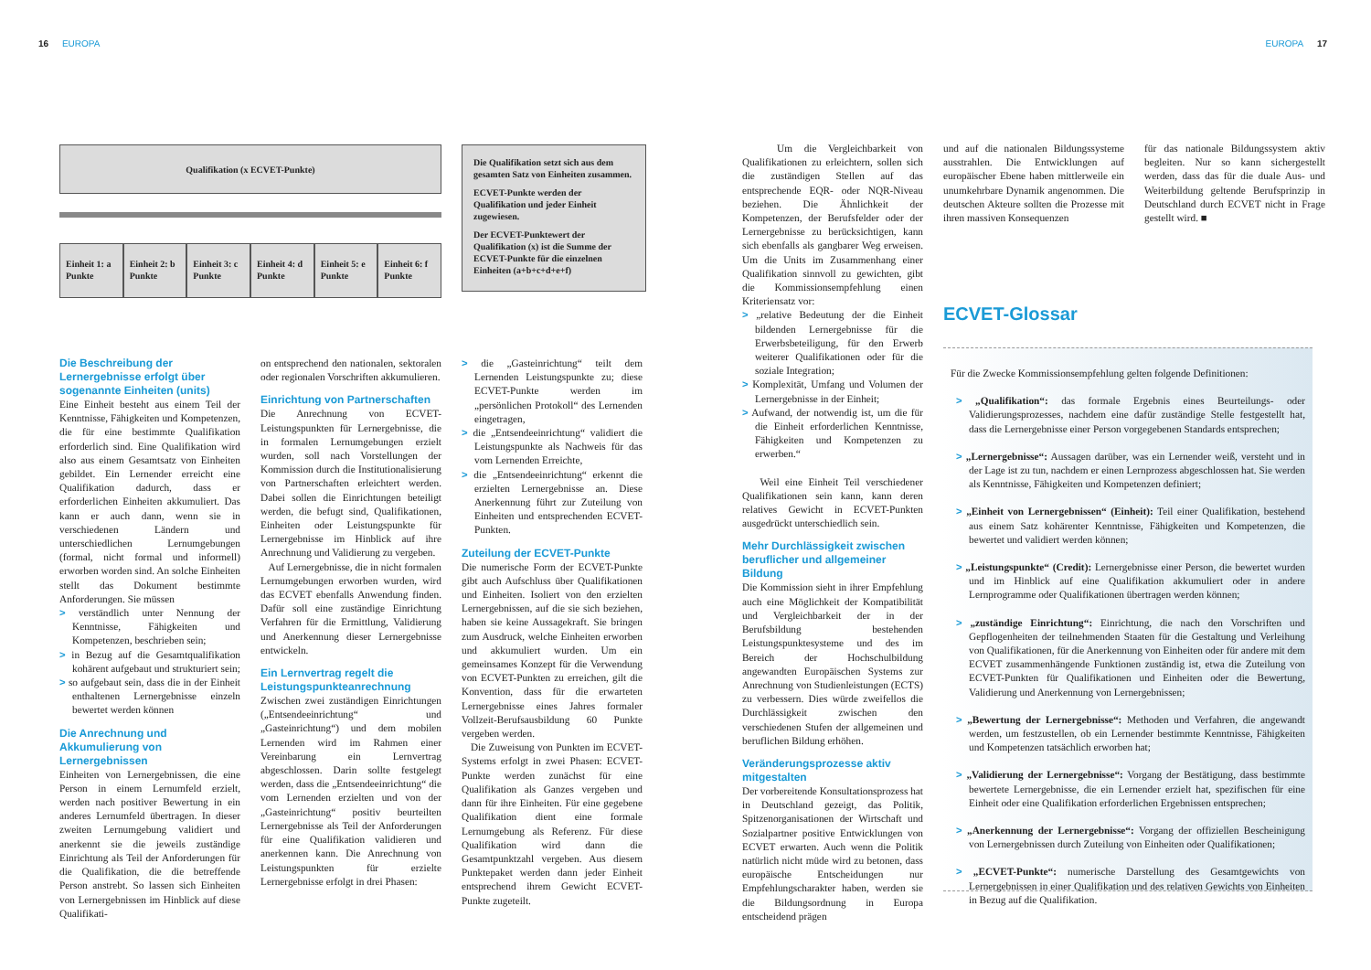16 EUROPA EUROPA 17
Qualifikation (x ECVET-Punkte)
Einheit 1: a Punkte Einheit 2: b Punkte Einheit 3: c Punkte Einheit 4: d Punkte Einheit 5: e Punkte Einheit 6: f Punkte
Die Qualifikation setzt sich aus dem gesamten Satz von Einheiten zusammen.
ECVET-Punkte werden der Qualifikation und jeder Einheit zugewiesen.
Der ECVET-Punktewert der Qualifikation (x) ist die Summe der ECVET-Punkte für die einzelnen Einheiten (a+b+c+d+e+f)
Die Beschreibung der Lernergebnisse erfolgt über sogenannte Einheiten (units)
Eine Einheit besteht aus einem Teil der Kenntnisse, Fähigkeiten und Kompetenzen, die für eine bestimmte Qualifikation erforderlich sind. Eine Qualifikation wird also aus einem Gesamtsatz von Einheiten gebildet. Ein Lernender erreicht eine Qualifikation dadurch, dass er erforderlichen Einheiten akkumuliert. Das kann er auch dann, wenn sie in verschiedenen Ländern und unterschiedlichen Lernumgebungen (formal, nicht formal und informell) erworben worden sind. An solche Einheiten stellt das Dokument bestimmte Anforderungen. Sie müssen
> verständlich unter Nennung der Kenntnisse, Fähigkeiten und Kompetenzen, beschrieben sein;
> in Bezug auf die Gesamtqualifikation kohärent aufgebaut und strukturiert sein;
> so aufgebaut sein, dass die in der Einheit enthaltenen Lernergebnisse einzeln bewertet werden können
Die Anrechnung und Akkumulierung von Lernergebnissen
Einheiten von Lernergebnissen, die eine Person in einem Lernumfeld erzielt, werden nach positiver Bewertung in ein anderes Lernumfeld übertragen. In dieser zweiten Lernumgebung validiert und anerkennt sie die jeweils zuständige Einrichtung als Teil der Anforderungen für die Qualifikation, die die betreffende Person anstrebt. So lassen sich Einheiten von Lernergebnissen im Hinblick auf diese Qualifikati-
on entsprechend den nationalen, sektoralen oder regionalen Vorschriften akkumulieren.
Einrichtung von Partnerschaften
Die Anrechnung von ECVET-Leistungspunkten für Lernergebnisse, die in formalen Lernumgebungen erzielt wurden, soll nach Vorstellungen der Kommission durch die Institutionalisierung von Partnerschaften erleichtert werden. Dabei sollen die Einrichtungen beteiligt werden, die befugt sind, Qualifikationen, Einheiten oder Leistungspunkte für Lernergebnisse im Hinblick auf ihre Anrechnung und Validierung zu vergeben.
Auf Lernergebnisse, die in nicht formalen Lernumgebungen erworben wurden, wird das ECVET ebenfalls Anwendung finden. Dafür soll eine zuständige Einrichtung Verfahren für die Ermittlung, Validierung und Anerkennung dieser Lernergebnisse entwickeln.
Ein Lernvertrag regelt die Leistungspunkteanrechnung
Zwischen zwei zuständigen Einrichtungen („Entsendeeinrichtung“ und „Gasteinrichtung“) und dem mobilen Lernenden wird im Rahmen einer Vereinbarung ein Lernvertrag abgeschlossen. Darin sollte festgelegt werden, dass die „Entsendeeinrichtung“ die vom Lernenden erzielten und von der „Gasteinrichtung“ positiv beurteilten Lernergebnisse als Teil der Anforderungen für eine Qualifikation validieren und anerkennen kann. Die Anrechnung von Leistungspunkten für erzielte Lernergebnisse erfolgt in drei Phasen:
> die „Gasteinrichtung“ teilt dem Lernenden Leistungspunkte zu; diese ECVET-Punkte werden im „persönlichen Protokoll“ des Lernenden eingetragen,
> die „Entsendeeinrichtung“ validiert die Leistungspunkte als Nachweis für das vom Lernenden Erreichte,
> die „Entsendeeinrichtung“ erkennt die erzielten Lernergebnisse an. Diese Anerkennung führt zur Zuteilung von Einheiten und entsprechenden ECVET-Punkten.
Zuteilung der ECVET-Punkte
Die numerische Form der ECVET-Punkte gibt auch Aufschluss über Qualifikationen und Einheiten. Isoliert von den erzielten Lernergebnissen, auf die sie sich beziehen, haben sie keine Aussagekraft. Sie bringen zum Ausdruck, welche Einheiten erworben und akkumuliert wurden. Um ein gemeinsames Konzept für die Verwendung von ECVET-Punkten zu erreichen, gilt die Konvention, dass für die erwarteten Lernergebnisse eines Jahres formaler Vollzeit-Berufsausbildung 60 Punkte vergeben werden.
Die Zuweisung von Punkten im ECVET-Systems erfolgt in zwei Phasen: ECVET-Punkte werden zunächst für eine Qualifikation als Ganzes vergeben und dann für ihre Einheiten. Für eine gegebene Qualifikation dient eine formale Lernumgebung als Referenz. Für diese Qualifikation wird dann die Gesamtpunktzahl vergeben. Aus diesem Punktepaket werden dann jeder Einheit entsprechend ihrem Gewicht ECVET-Punkte zugeteilt.
Um die Vergleichbarkeit von Qualifikationen zu erleichtern, sollen sich die zuständigen Stellen auf das entsprechende EQR- oder NQR-Niveau beziehen. Die Ähnlichkeit der Kompetenzen, der Berufsfelder oder der Lernergebnisse zu berücksichtigen, kann sich ebenfalls als gangbarer Weg erweisen. Um die Units im Zusammenhang einer Qualifikation sinnvoll zu gewichten, gibt die Kommissionsempfehlung einen Kriteriensatz vor:
> „relative Bedeutung der die Einheit bildenden Lernergebnisse für die Erwerbsbeteiligung, für den Erwerb weiterer Qualifikationen oder für die soziale Integration;
> Komplexität, Umfang und Volumen der Lernergebnisse in der Einheit;
> Aufwand, der notwendig ist, um die für die Einheit erforderlichen Kenntnisse, Fähigkeiten und Kompetenzen zu erwerben.“
Weil eine Einheit Teil verschiedener Qualifikationen sein kann, kann deren relatives Gewicht in ECVET-Punkten ausgedrückt unterschiedlich sein.
Mehr Durchlässigkeit zwischen beruflicher und allgemeiner Bildung
Die Kommission sieht in ihrer Empfehlung auch eine Möglichkeit der Kompatibilität und Vergleichbarkeit der in der Berufsbildung bestehenden Leistungspunktesysteme und des im Bereich der Hochschulbildung angewandten Europäischen Systems zur Anrechnung von Studienleistungen (ECTS) zu verbessern. Dies würde zweifellos die Durchlässigkeit zwischen den verschiedenen Stufen der allgemeinen und beruflichen Bildung erhöhen.
Veränderungsprozesse aktiv mitgestalten
Der vorbereitende Konsultationsprozess hat in Deutschland gezeigt, das Politik, Spitzenorganisationen der Wirtschaft und Sozialpartner positive Entwicklungen von ECVET erwarten. Auch wenn die Politik natürlich nicht müde wird zu betonen, dass europäische Entscheidungen nur Empfehlungscharakter haben, werden sie die Bildungsordnung in Europa entscheidend prägen
und auf die nationalen Bildungssysteme ausstrahlen. Die Entwicklungen auf europäischer Ebene haben mittlerweile ein unumkehrbare Dynamik angenommen. Die deutschen Akteure sollten die Prozesse mit ihren massiven Konsequenzen
für das nationale Bildungssystem aktiv begleiten. Nur so kann sichergestellt werden, dass das für die duale Aus- und Weiterbildung geltende Berufsprinzip in Deutschland durch ECVET nicht in Frage gestellt wird. ■
ECVET-Glossar
Für die Zwecke Kommissionsempfehlung gelten folgende Definitionen:
> „Qualifikation“: das formale Ergebnis eines Beurteilungs- oder Validierungsprozesses, nachdem eine dafür zuständige Stelle festgestellt hat, dass die Lernergebnisse einer Person vorgegebenen Standards entsprechen;
> „Lernergebnisse“: Aussagen darüber, was ein Lernender weiß, versteht und in der Lage ist zu tun, nachdem er einen Lernprozess abgeschlossen hat. Sie werden als Kenntnisse, Fähigkeiten und Kompetenzen definiert;
> „Einheit von Lernergebnissen“ (Einheit): Teil einer Qualifikation, bestehend aus einem Satz kohärenter Kenntnisse, Fähigkeiten und Kompetenzen, die bewertet und validiert werden können;
> „Leistungspunkte“ (Credit): Lernergebnisse einer Person, die bewertet wurden und im Hinblick auf eine Qualifikation akkumuliert oder in andere Lernprogramme oder Qualifikationen übertragen werden können;
> „zuständige Einrichtung“: Einrichtung, die nach den Vorschriften und Gepflogenheiten der teilnehmenden Staaten für die Gestaltung und Verleihung von Qualifikationen, für die Anerkennung von Einheiten oder für andere mit dem ECVET zusammenhängende Funktionen zuständig ist, etwa die Zuteilung von ECVET-Punkten für Qualifikationen und Einheiten oder die Bewertung, Validierung und Anerkennung von Lernergebnissen;
> „Bewertung der Lernergebnisse“: Methoden und Verfahren, die angewandt werden, um festzustellen, ob ein Lernender bestimmte Kenntnisse, Fähigkeiten und Kompetenzen tatsächlich erworben hat;
> „Validierung der Lernergebnisse“: Vorgang der Bestätigung, dass bestimmte bewertete Lernergebnisse, die ein Lernender erzielt hat, spezifischen für eine Einheit oder eine Qualifikation erforderlichen Ergebnissen entsprechen;
> „Anerkennung der Lernergebnisse“: Vorgang der offiziellen Bescheinigung von Lernergebnissen durch Zuteilung von Einheiten oder Qualifikationen;
> „ECVET-Punkte“: numerische Darstellung des Gesamtgewichts von Lernergebnissen in einer Qualifikation und des relativen Gewichts von Einheiten in Bezug auf die Qualifikation.